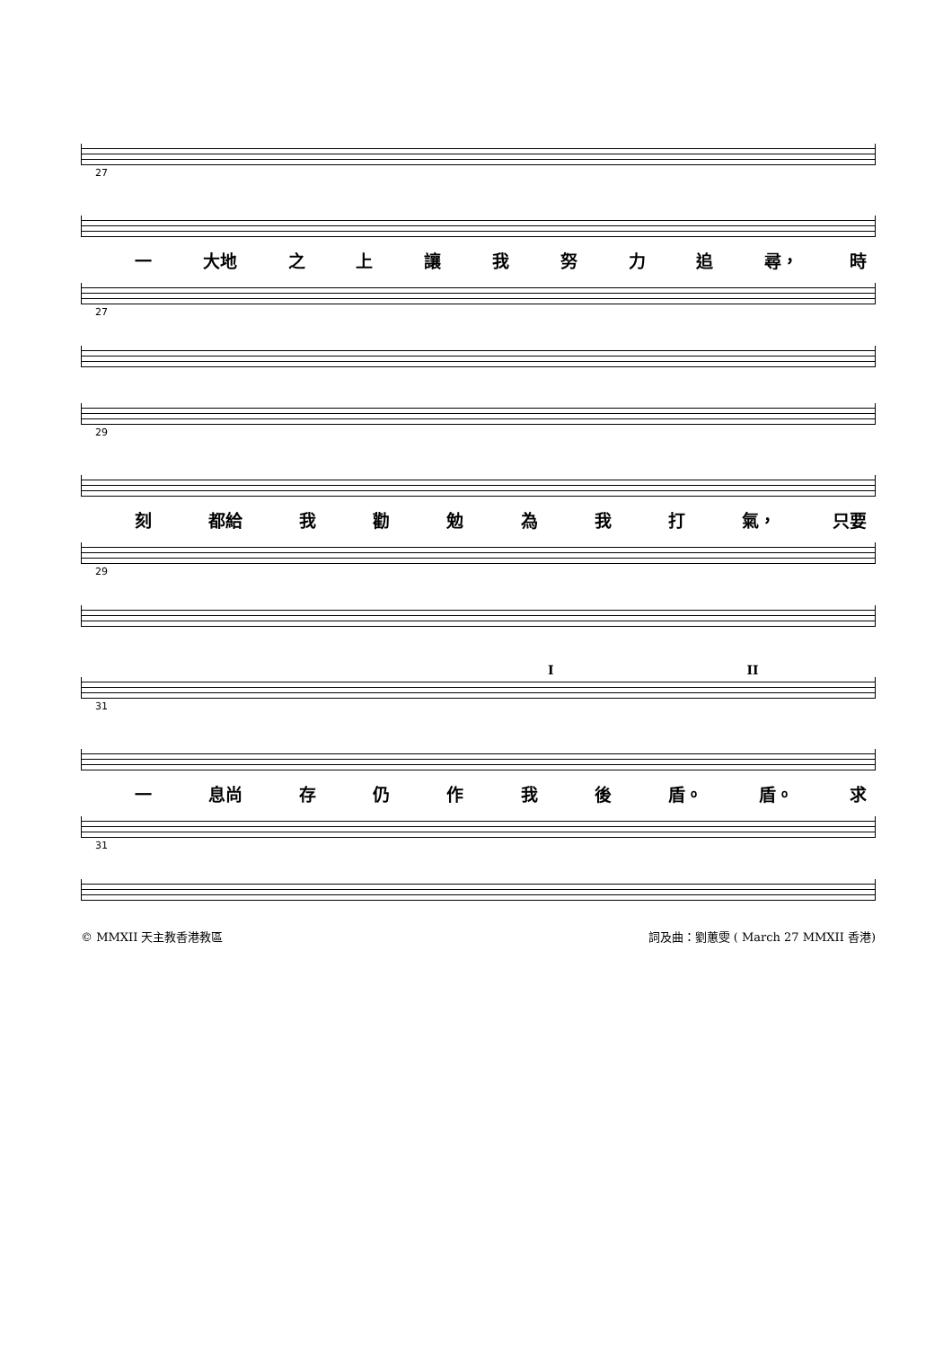27
一 大地 之上讓我努力追 尋， 時
27
29
刻 都給 我勸勉為我打 氣， 只要
29
I II
31
一 息尚 存仍作我後 盾。 盾。 求
31
© MMXII 天主教香港教區 詞及曲：劉蕙雯 ( March 27 MMXII 香港)